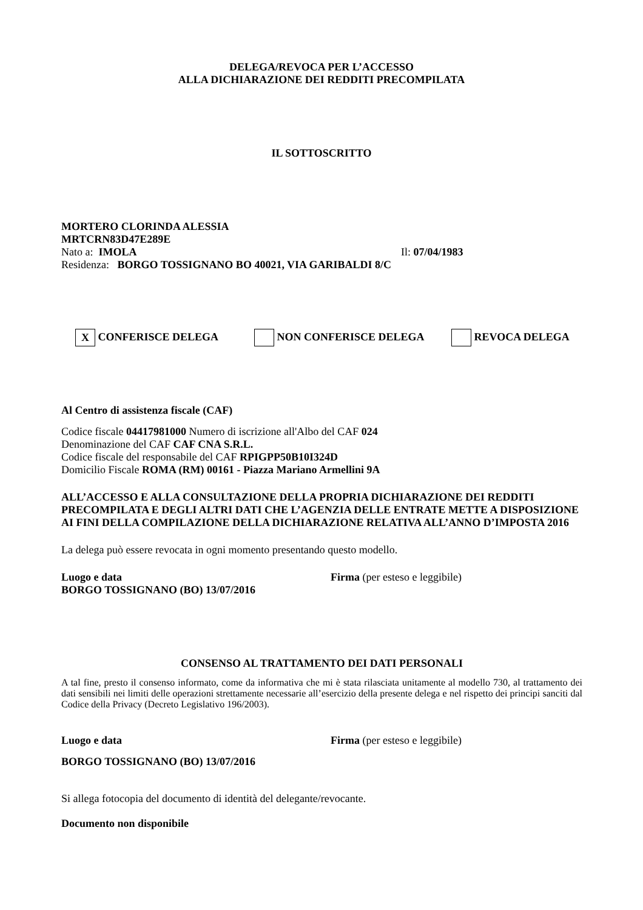DELEGA/REVOCA PER L’ACCESSO
ALLA DICHIARAZIONE DEI REDDITI PRECOMPILATA
IL SOTTOSCRITTO
MORTERO CLORINDA ALESSIA
MRTCRN83D47E289E
Nato a: IMOLA Il: 07/04/1983
Residenza: BORGO TOSSIGNANO BO 40021, VIA GARIBALDI 8/C
X CONFERISCE DELEGA NON CONFERISCE DELEGA REVOCA DELEGA
Al Centro di assistenza fiscale (CAF)
Codice fiscale 04417981000 Numero di iscrizione all'Albo del CAF 024
Denominazione del CAF CAF CNA S.R.L.
Codice fiscale del responsabile del CAF RPIGPP50B10I324D
Domicilio Fiscale ROMA (RM) 00161 - Piazza Mariano Armellini 9A
ALL’ACCESSO E ALLA CONSULTAZIONE DELLA PROPRIA DICHIARAZIONE DEI REDDITI PRECOMPILATA E DEGLI ALTRI DATI CHE L’AGENZIA DELLE ENTRATE METTE A DISPOSIZIONE AI FINI DELLA COMPILAZIONE DELLA DICHIARAZIONE RELATIVA ALL’ANNO D’IMPOSTA 2016
La delega può essere revocata in ogni momento presentando questo modello.
Luogo e data Firma (per esteso e leggibile)
BORGO TOSSIGNANO (BO) 13/07/2016
CONSENSO AL TRATTAMENTO DEI DATI PERSONALI
A tal fine, presto il consenso informato, come da informativa che mi è stata rilasciata unitamente al modello 730, al trattamento dei dati sensibili nei limiti delle operazioni strettamente necessarie all’esercizio della presente delega e nel rispetto dei principi sanciti dal Codice della Privacy (Decreto Legislativo 196/2003).
Luogo e data Firma (per esteso e leggibile)
BORGO TOSSIGNANO (BO) 13/07/2016
Si allega fotocopia del documento di identità del delegante/revocante.
Documento non disponibile